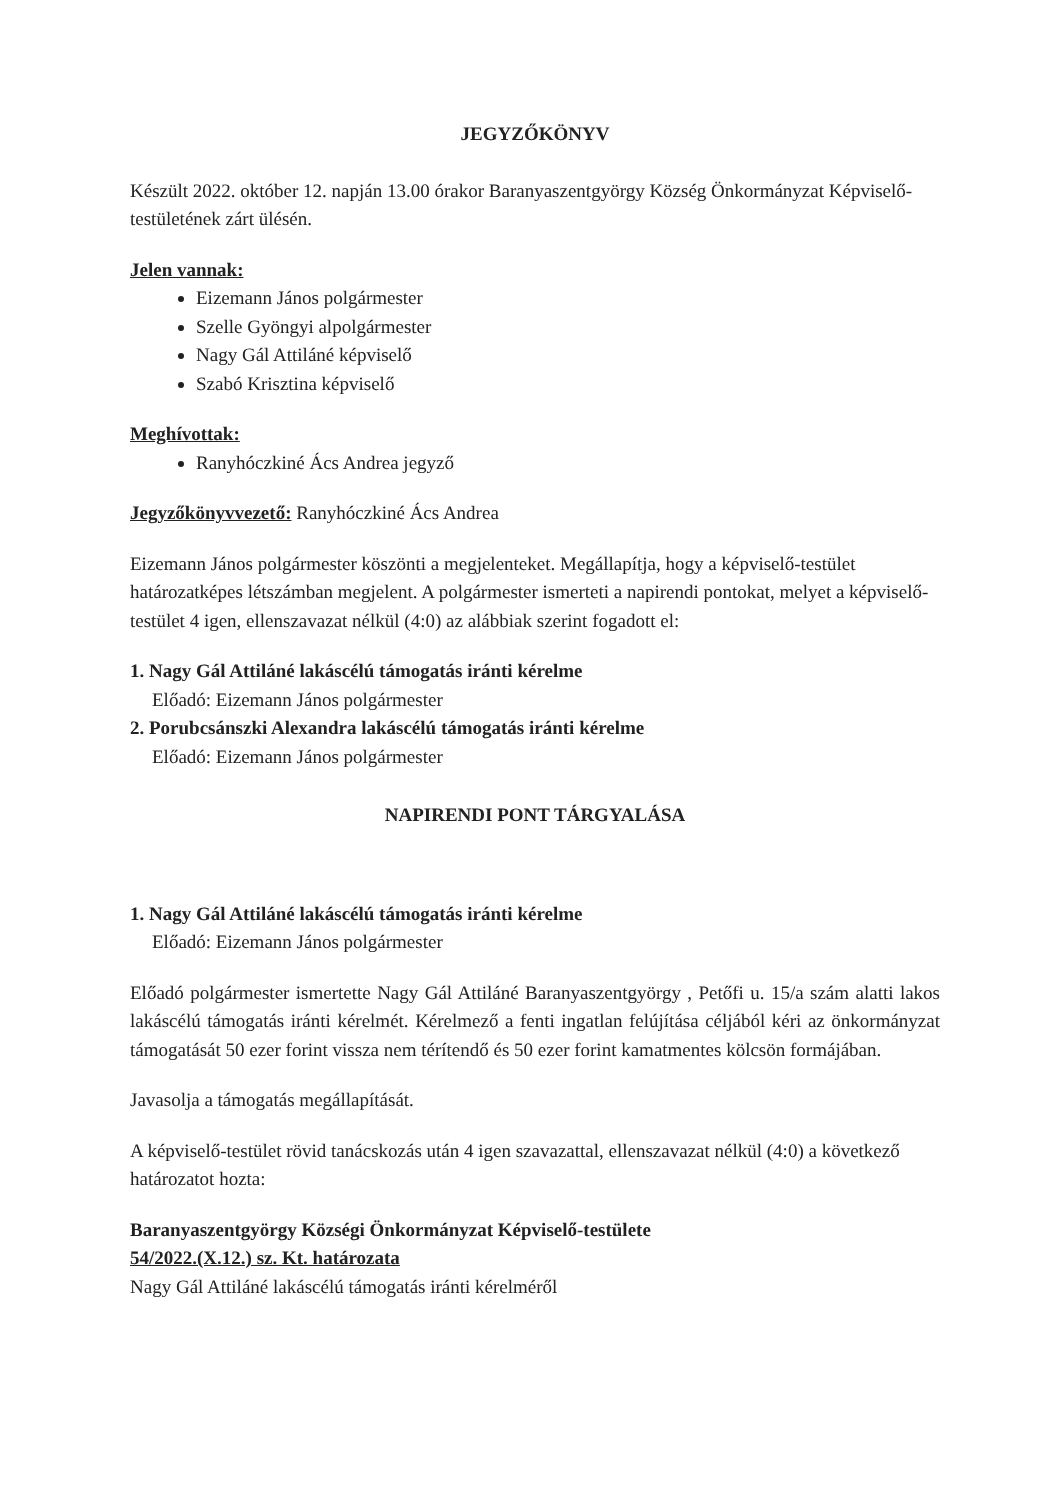JEGYZŐKÖNYV
Készült 2022. október 12. napján 13.00 órakor Baranyaszentgyörgy Község Önkormányzat Képviselő-testületének zárt ülésén.
Jelen vannak:
Eizemann János polgármester
Szelle Gyöngyi alpolgármester
Nagy Gál Attiláné képviselő
Szabó Krisztina képviselő
Meghívottak:
Ranyhóczkiné Ács Andrea jegyző
Jegyzőkönyvvezető: Ranyhóczkiné Ács Andrea
Eizemann János polgármester köszönti a megjelenteket. Megállapítja, hogy a képviselő-testület határozatképes létszámban megjelent. A polgármester ismerteti a napirendi pontokat, melyet a képviselő-testület 4 igen, ellenszavazat nélkül (4:0) az alábbiak szerint fogadott el:
1. Nagy Gál Attiláné lakáscélú támogatás iránti kérelme
Előadó: Eizemann János polgármester
2. Porubcsánszki Alexandra lakáscélú támogatás iránti kérelme
Előadó: Eizemann János polgármester
NAPIRENDI PONT TÁRGYALÁSA
1. Nagy Gál Attiláné lakáscélú támogatás iránti kérelme
Előadó: Eizemann János polgármester
Előadó polgármester ismertette Nagy Gál Attiláné Baranyaszentgyörgy , Petőfi u. 15/a szám alatti lakos lakáscélú támogatás iránti kérelmét. Kérelmező a fenti ingatlan felújítása céljából kéri az önkormányzat támogatását 50 ezer forint vissza nem térítendő és 50 ezer forint kamatmentes kölcsön formájában.
Javasolja a támogatás megállapítását.
A képviselő-testület rövid tanácskozás után 4 igen szavazattal, ellenszavazat nélkül (4:0) a következő határozatot hozta:
Baranyaszentgyörgy Községi Önkormányzat Képviselő-testülete
54/2022.(X.12.) sz. Kt. határozata
Nagy Gál Attiláné lakáscélú támogatás iránti kérelméről